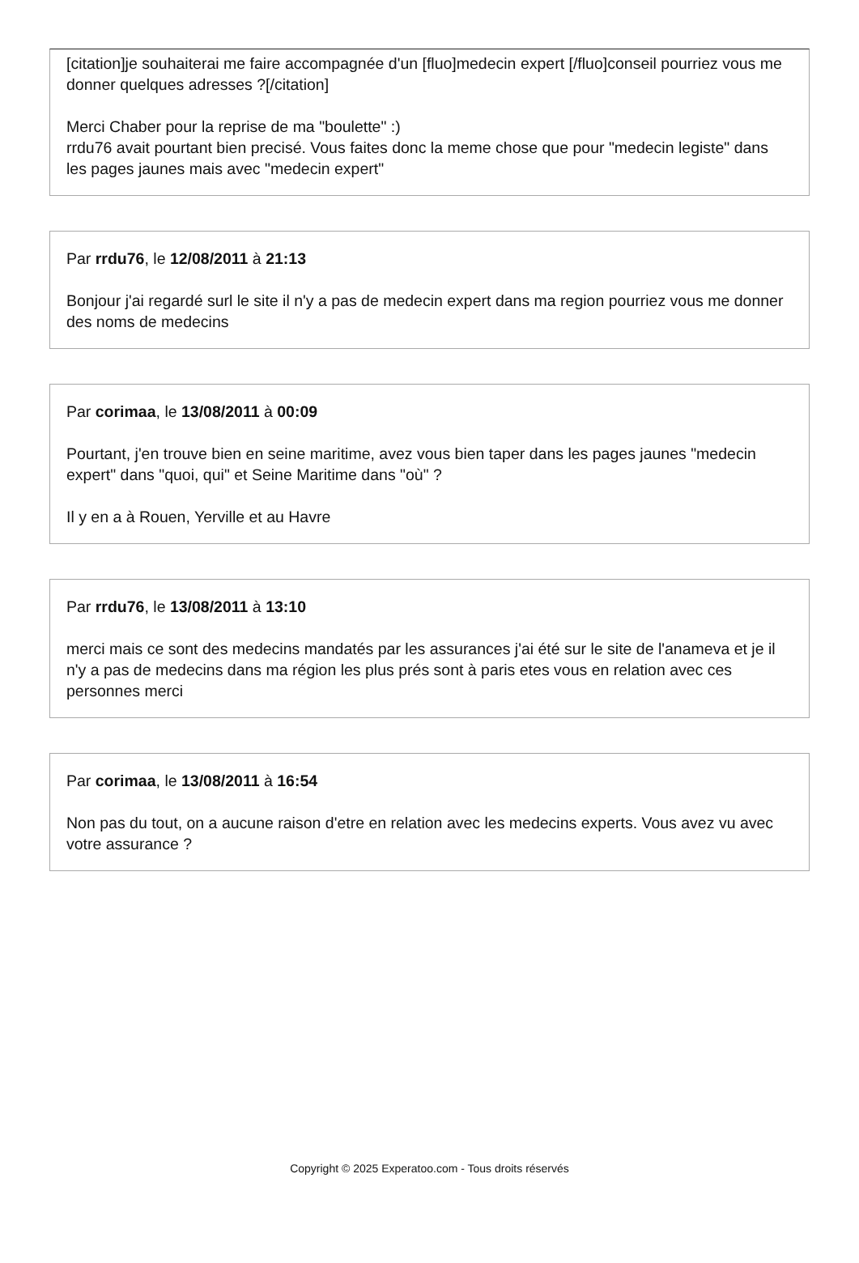[citation]je souhaiterai me faire accompagnée d'un [fluo]medecin expert [/fluo]conseil pourriez vous me donner quelques adresses ?[/citation]
Merci Chaber pour la reprise de ma "boulette" :)
rrdu76 avait pourtant bien precisé. Vous faites donc la meme chose que pour "medecin legiste" dans les pages jaunes mais avec "medecin expert"
Par rrdu76, le 12/08/2011 à 21:13
Bonjour j'ai regardé surl le site il n'y a pas de medecin expert dans ma region pourriez vous me donner des noms de medecins
Par corimaa, le 13/08/2011 à 00:09
Pourtant, j'en trouve bien en seine maritime, avez vous bien taper dans les pages jaunes "medecin expert" dans "quoi, qui" et Seine Maritime dans "où" ?
Il y en a à Rouen, Yerville et au Havre
Par rrdu76, le 13/08/2011 à 13:10
merci mais ce sont des medecins mandatés par les assurances j'ai été sur le site de l'anameva et je il n'y a pas de medecins dans ma région les plus prés sont à paris etes vous en relation avec ces personnes merci
Par corimaa, le 13/08/2011 à 16:54
Non pas du tout, on a aucune raison d'etre en relation avec les medecins experts. Vous avez vu avec votre assurance ?
Copyright © 2025 Experatoo.com - Tous droits réservés